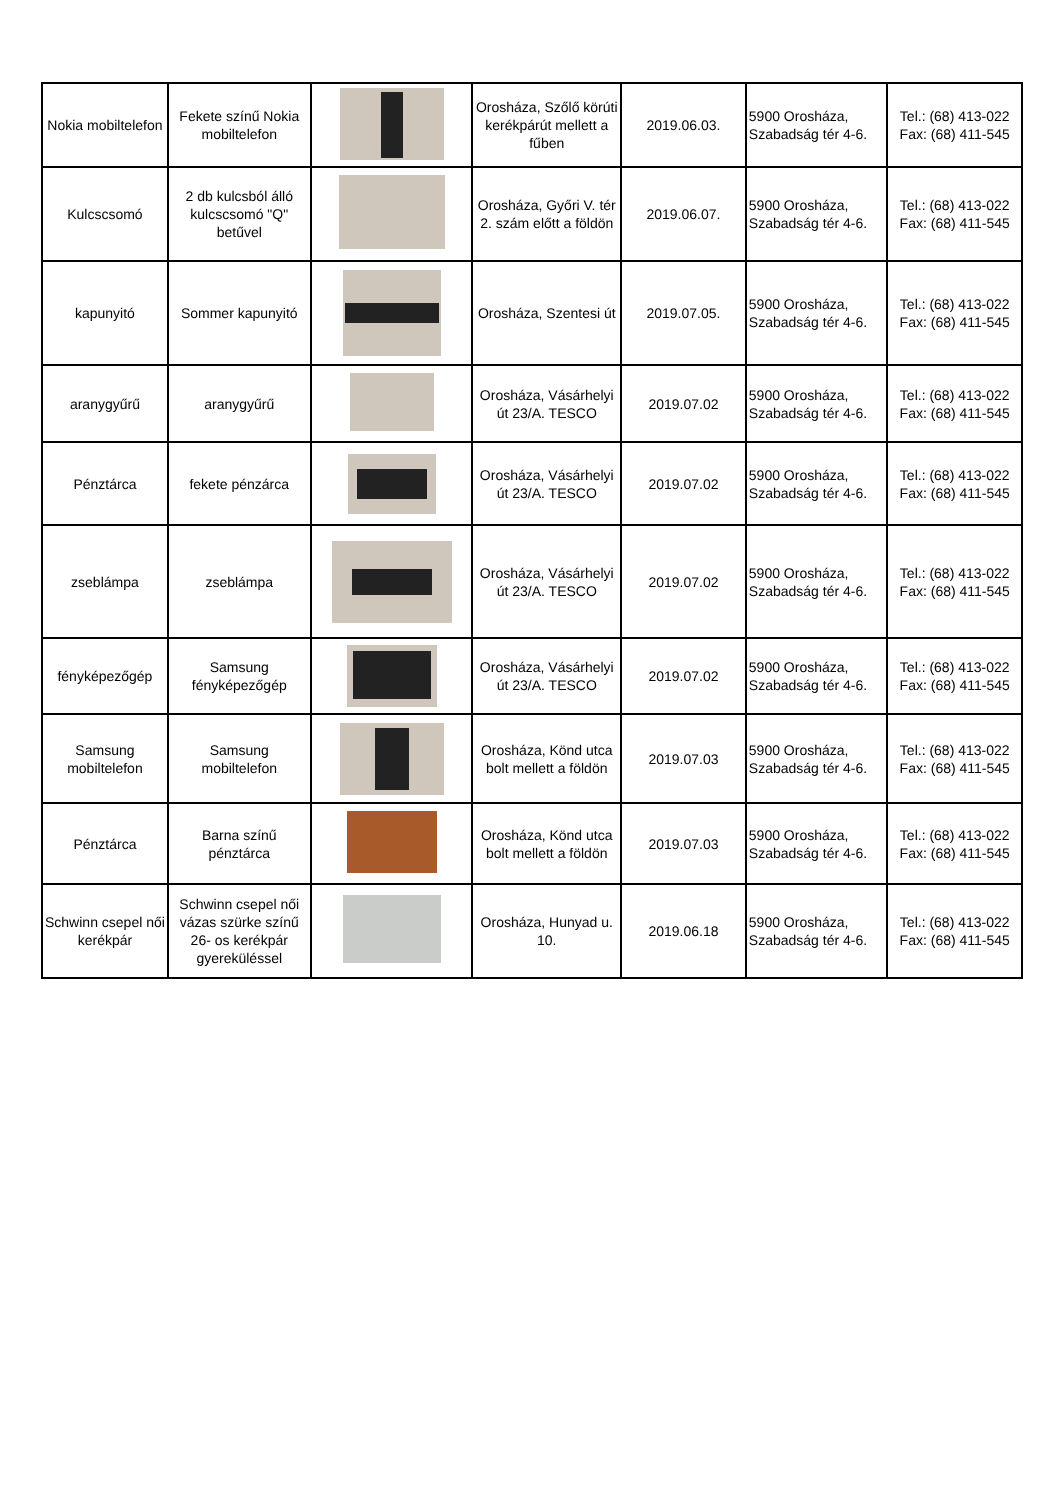| Nokia mobiltelefon | Fekete színű Nokia mobiltelefon | | Orosháza, Szőlő körúti kerékpárút mellett a fűben | 2019.06.03. | 5900 Orosháza, Szabadság tér 4-6. | Tel.: (68) 413-022 Fax: (68) 411-545 |
| Kulcscsomó | 2 db kulcsból álló kulcscsomó "Q" betűvel | | Orosháza, Győri V. tér 2. szám előtt a földön | 2019.06.07. | 5900 Orosháza, Szabadság tér 4-6. | Tel.: (68) 413-022 Fax: (68) 411-545 |
| kapunyitó | Sommer kapunyitó | | Orosháza, Szentesi út | 2019.07.05. | 5900 Orosháza, Szabadság tér 4-6. | Tel.: (68) 413-022 Fax: (68) 411-545 |
| aranygyűrű | aranygyűrű | | Orosháza, Vásárhelyi út 23/A. TESCO | 2019.07.02 | 5900 Orosháza, Szabadság tér 4-6. | Tel.: (68) 413-022 Fax: (68) 411-545 |
| Pénztárca | fekete pénzárca | | Orosháza, Vásárhelyi út 23/A. TESCO | 2019.07.02 | 5900 Orosháza, Szabadság tér 4-6. | Tel.: (68) 413-022 Fax: (68) 411-545 |
| zseblámpa | zseblámpa | | Orosháza, Vásárhelyi út 23/A. TESCO | 2019.07.02 | 5900 Orosháza, Szabadság tér 4-6. | Tel.: (68) 413-022 Fax: (68) 411-545 |
| fényképezőgép | Samsung fényképezőgép | | Orosháza, Vásárhelyi út 23/A. TESCO | 2019.07.02 | 5900 Orosháza, Szabadság tér 4-6. | Tel.: (68) 413-022 Fax: (68) 411-545 |
| Samsung mobiltelefon | Samsung mobiltelefon | | Orosháza, Könd utca bolt mellett a földön | 2019.07.03 | 5900 Orosháza, Szabadság tér 4-6. | Tel.: (68) 413-022 Fax: (68) 411-545 |
| Pénztárca | Barna színű pénztárca | | Orosháza, Könd utca bolt mellett a földön | 2019.07.03 | 5900 Orosháza, Szabadság tér 4-6. | Tel.: (68) 413-022 Fax: (68) 411-545 |
| Schwinn csepel női kerékpár | Schwinn csepel női vázas szürke színű 26- os kerékpár gyereküléssel | | Orosháza, Hunyad u. 10. | 2019.06.18 | 5900 Orosháza, Szabadság tér 4-6. | Tel.: (68) 413-022 Fax: (68) 411-545 |